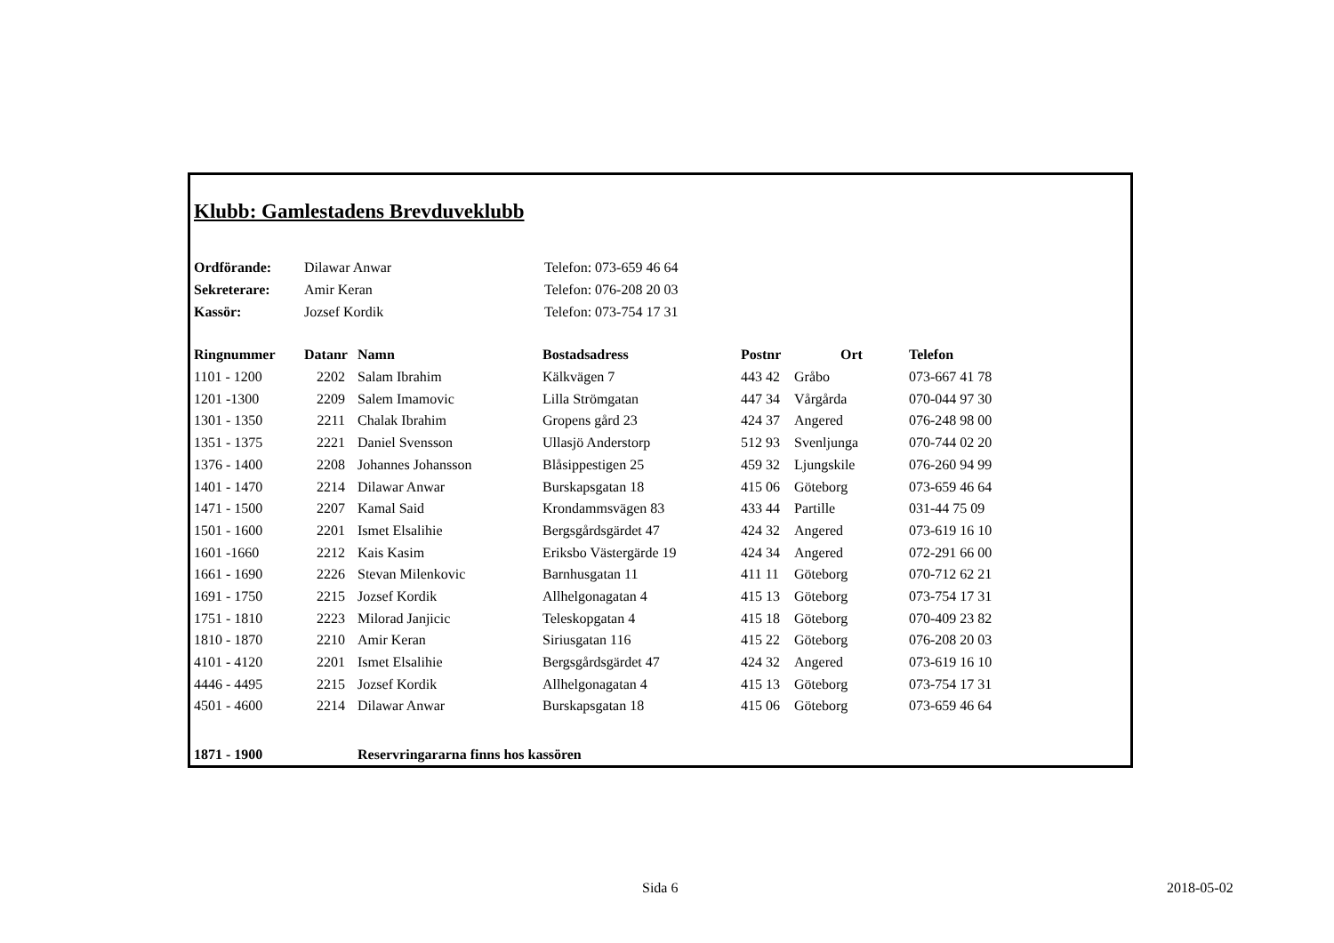Klubb: Gamlestadens Brevduveklubb
| Ordförande: | Dilawar Anwar | Telefon: 073-659 46 64 |
| Sekreterare: | Amir Keran | Telefon: 076-208 20 03 |
| Kassör: | Jozsef Kordik | Telefon: 073-754 17 31 |
| Ringnummer | Datanr | Namn | Bostadsadress | Postnr | Ort | Telefon |
| --- | --- | --- | --- | --- | --- | --- |
| 1101 - 1200 | 2202 | Salam Ibrahim | Kälkvägen 7 | 443 42 | Gråbo | 073-667 41 78 |
| 1201 -1300 | 2209 | Salem Imamovic | Lilla Strömgatan | 447 34 | Vårgårda | 070-044 97 30 |
| 1301 - 1350 | 2211 | Chalak Ibrahim | Gropens gård 23 | 424 37 | Angered | 076-248 98 00 |
| 1351 - 1375 | 2221 | Daniel Svensson | Ullasjö Anderstorp | 512 93 | Svenljunga | 070-744 02 20 |
| 1376 - 1400 | 2208 | Johannes Johansson | Blåsippestigen 25 | 459 32 | Ljungskile | 076-260 94 99 |
| 1401 - 1470 | 2214 | Dilawar Anwar | Burskapsgatan 18 | 415 06 | Göteborg | 073-659 46 64 |
| 1471 - 1500 | 2207 | Kamal Said | Krondammsvägen 83 | 433 44 | Partille | 031-44 75 09 |
| 1501 - 1600 | 2201 | Ismet Elsalihie | Bergsgårdsgärdet 47 | 424 32 | Angered | 073-619 16 10 |
| 1601 -1660 | 2212 | Kais Kasim | Eriksbo Västergärde 19 | 424 34 | Angered | 072-291 66 00 |
| 1661 - 1690 | 2226 | Stevan Milenkovic | Barnhusgatan 11 | 411 11 | Göteborg | 070-712 62 21 |
| 1691 - 1750 | 2215 | Jozsef Kordik | Allhelgonagatan 4 | 415 13 | Göteborg | 073-754 17 31 |
| 1751 - 1810 | 2223 | Milorad Janjicic | Teleskopgatan 4 | 415 18 | Göteborg | 070-409 23 82 |
| 1810 - 1870 | 2210 | Amir Keran | Siriusgatan 116 | 415 22 | Göteborg | 076-208 20 03 |
| 4101 - 4120 | 2201 | Ismet Elsalihie | Bergsgårdsgärdet 47 | 424 32 | Angered | 073-619 16 10 |
| 4446 - 4495 | 2215 | Jozsef Kordik | Allhelgonagatan 4 | 415 13 | Göteborg | 073-754 17 31 |
| 4501 - 4600 | 2214 | Dilawar Anwar | Burskapsgatan 18 | 415 06 | Göteborg | 073-659 46 64 |
| 1871 - 1900 | | Reservringararna finns hos kassören | | | | |
Sida 6 2018-05-02